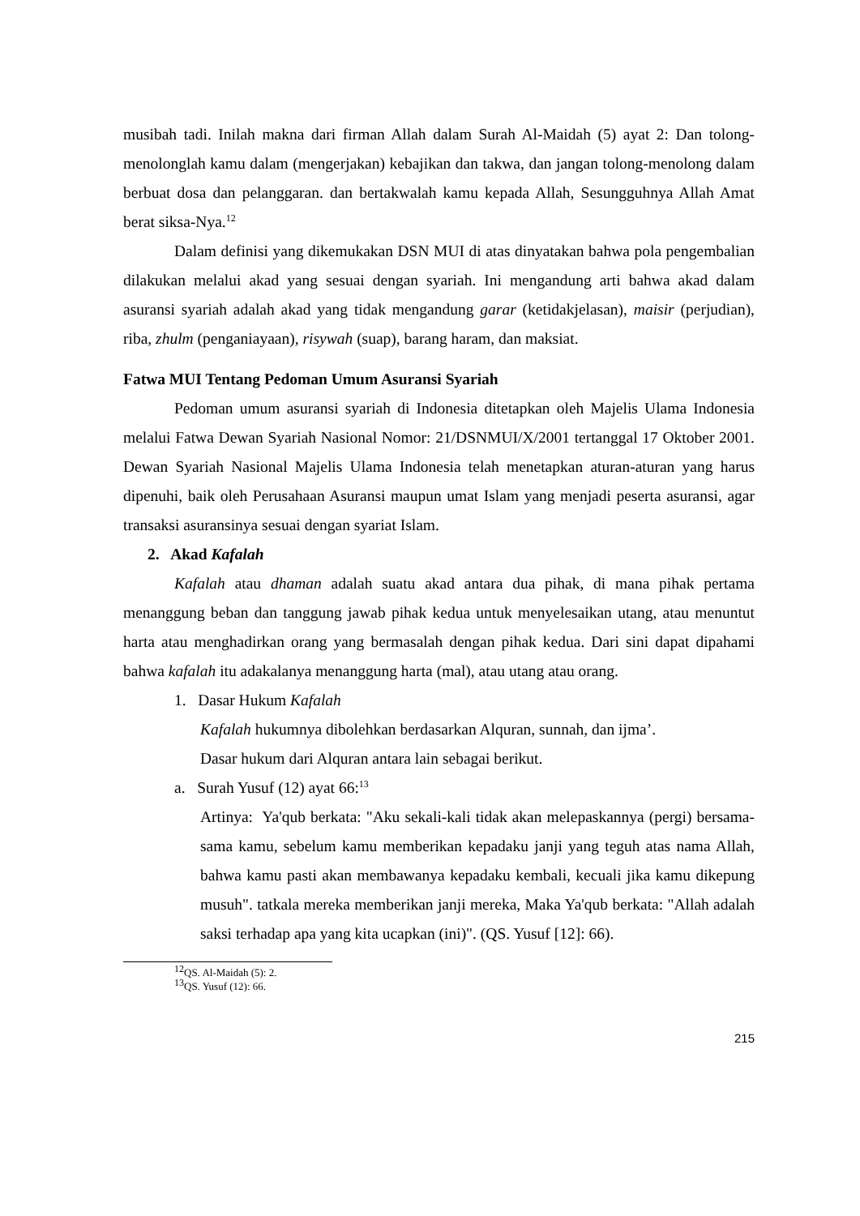musibah tadi. Inilah makna dari firman Allah dalam Surah Al-Maidah (5) ayat 2: Dan tolong-menolonglah kamu dalam (mengerjakan) kebajikan dan takwa, dan jangan tolong-menolong dalam berbuat dosa dan pelanggaran. dan bertakwalah kamu kepada Allah, Sesungguhnya Allah Amat berat siksa-Nya.<sup>12</sup>
Dalam definisi yang dikemukakan DSN MUI di atas dinyatakan bahwa pola pengembalian dilakukan melalui akad yang sesuai dengan syariah. Ini mengandung arti bahwa akad dalam asuransi syariah adalah akad yang tidak mengandung garar (ketidakjelasan), maisir (perjudian), riba, zhulm (penganiayaan), risywah (suap), barang haram, dan maksiat.
Fatwa MUI Tentang Pedoman Umum Asuransi Syariah
Pedoman umum asuransi syariah di Indonesia ditetapkan oleh Majelis Ulama Indonesia melalui Fatwa Dewan Syariah Nasional Nomor: 21/DSNMUI/X/2001 tertanggal 17 Oktober 2001. Dewan Syariah Nasional Majelis Ulama Indonesia telah menetapkan aturan-aturan yang harus dipenuhi, baik oleh Perusahaan Asuransi maupun umat Islam yang menjadi peserta asuransi, agar transaksi asuransinya sesuai dengan syariat Islam.
2. Akad Kafalah
Kafalah atau dhaman adalah suatu akad antara dua pihak, di mana pihak pertama menanggung beban dan tanggung jawab pihak kedua untuk menyelesaikan utang, atau menuntut harta atau menghadirkan orang yang bermasalah dengan pihak kedua. Dari sini dapat dipahami bahwa kafalah itu adakalanya menanggung harta (mal), atau utang atau orang.
1. Dasar Hukum Kafalah
Kafalah hukumnya dibolehkan berdasarkan Alquran, sunnah, dan ijma’.
Dasar hukum dari Alquran antara lain sebagai berikut.
a. Surah Yusuf (12) ayat 66:<sup>13</sup>
Artinya: Ya'qub berkata: "Aku sekali-kali tidak akan melepaskannya (pergi) bersama-sama kamu, sebelum kamu memberikan kepadaku janji yang teguh atas nama Allah, bahwa kamu pasti akan membawanya kepadaku kembali, kecuali jika kamu dikepung musuh". tatkala mereka memberikan janji mereka, Maka Ya'qub berkata: "Allah adalah saksi terhadap apa yang kita ucapkan (ini)". (QS. Yusuf [12]: 66).
<sup>12</sup> QS. Al-Maidah (5): 2.
<sup>13</sup> QS. Yusuf (12): 66.
215